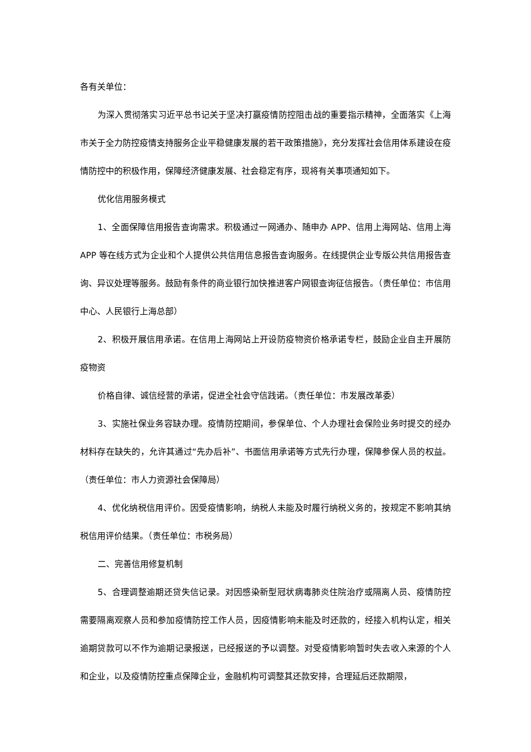各有关单位：
为深入贯彻落实习近平总书记关于坚决打赢疫情防控阻击战的重要指示精神，全面落实《上海市关于全力防控疫情支持服务企业平稳健康发展的若干政策措施》，充分发挥社会信用体系建设在疫情防控中的积极作用，保障经济健康发展、社会稳定有序，现将有关事项通知如下。
优化信用服务模式
1、全面保障信用报告查询需求。积极通过一网通办、随申办 APP、信用上海网站、信用上海 APP 等在线方式为企业和个人提供公共信用信息报告查询服务。在线提供企业专版公共信用报告查询、异议处理等服务。鼓励有条件的商业银行加快推进客户网银查询征信报告。（责任单位：市信用中心、人民银行上海总部）
2、积极开展信用承诺。在信用上海网站上开设防疫物资价格承诺专栏，鼓励企业自主开展防疫物资
价格自律、诚信经营的承诺，促进全社会守信践诺。（责任单位：市发展改革委）
3、实施社保业务容缺办理。疫情防控期间，参保单位、个人办理社会保险业务时提交的经办材料存在缺失的，允许其通过“先办后补”、书面信用承诺等方式先行办理，保障参保人员的权益。（责任单位：市人力资源社会保障局）
4、优化纳税信用评价。因受疫情影响，纳税人未能及时履行纳税义务的，按规定不影响其纳税信用评价结果。（责任单位：市税务局）
二、完善信用修复机制
5、合理调整逾期还贷失信记录。对因感染新型冠状病毒肺炎住院治疗或隔离人员、疫情防控需要隔离观察人员和参加疫情防控工作人员，因疫情影响未能及时还款的，经接入机构认定，相关逾期贷款可以不作为逾期记录报送，已经报送的予以调整。对受疫情影响暂时失去收入来源的个人和企业，以及疫情防控重点保障企业，金融机构可调整其还款安排，合理延后还款期限，